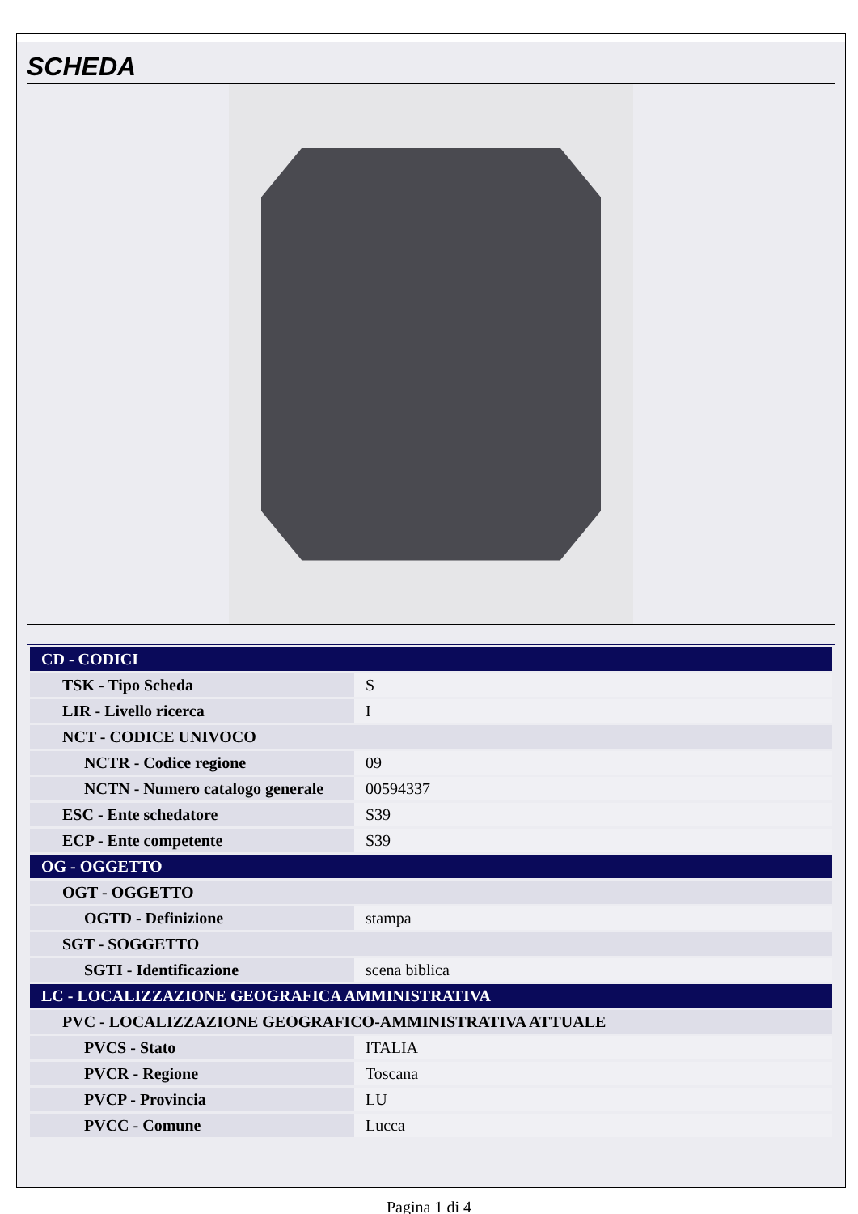SCHEDA
| CD - CODICI | |
| --- | --- |
| TSK - Tipo Scheda | S |
| LIR - Livello ricerca | I |
| NCT - CODICE UNIVOCO | |
| NCTR - Codice regione | 09 |
| NCTN - Numero catalogo generale | 00594337 |
| ESC - Ente schedatore | S39 |
| ECP - Ente competente | S39 |
| OG - OGGETTO | |
| OGT - OGGETTO | |
| OGTD - Definizione | stampa |
| SGT - SOGGETTO | |
| SGTI - Identificazione | scena biblica |
| LC - LOCALIZZAZIONE GEOGRAFICA AMMINISTRATIVA | |
| PVC - LOCALIZZAZIONE GEOGRAFICO-AMMINISTRATIVA ATTUALE | |
| PVCS - Stato | ITALIA |
| PVCR - Regione | Toscana |
| PVCP - Provincia | LU |
| PVCC - Comune | Lucca |
Pagina 1 di 4